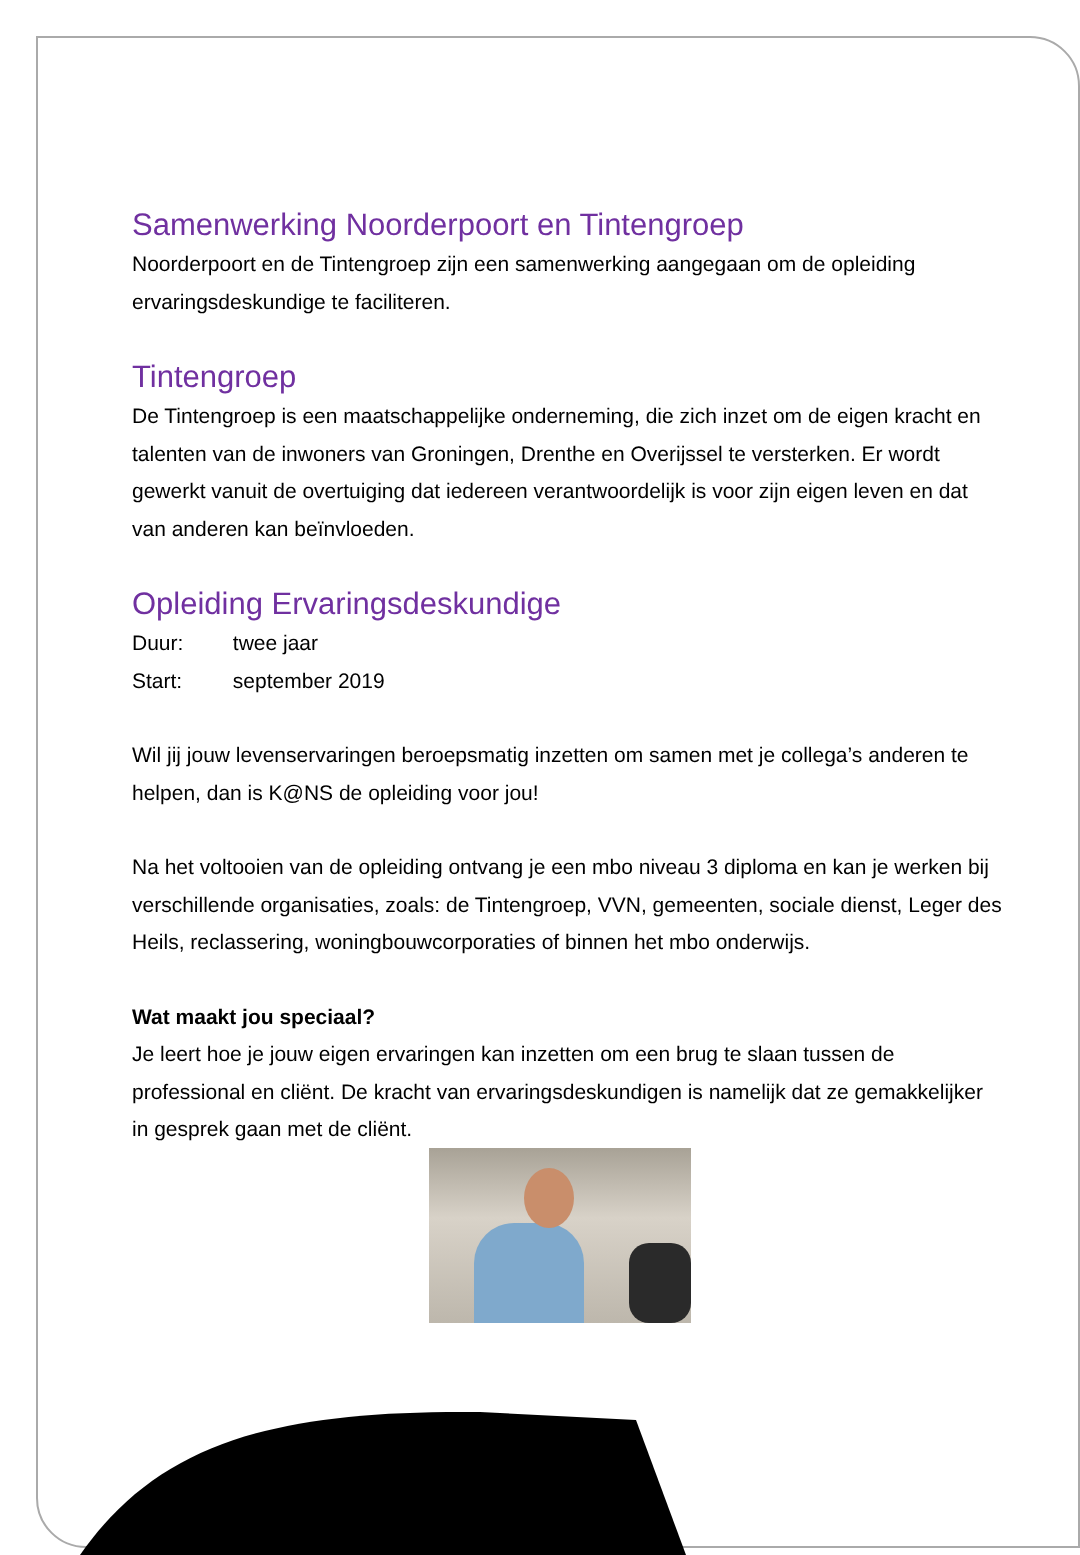Samenwerking Noorderpoort en Tintengroep
Noorderpoort en de Tintengroep zijn een samenwerking aangegaan om de opleiding ervaringsdeskundige te faciliteren.
Tintengroep
De Tintengroep is een maatschappelijke onderneming, die zich inzet om de eigen kracht en talenten van de inwoners van Groningen, Drenthe en Overijssel te versterken. Er wordt gewerkt vanuit de overtuiging dat iedereen verantwoordelijk is voor zijn eigen leven en dat van anderen kan beïnvloeden.
Opleiding Ervaringsdeskundige
Duur: twee jaar
Start: september 2019
Wil jij jouw levenservaringen beroepsmatig inzetten om samen met je collega’s anderen te helpen, dan is K@NS de opleiding voor jou!
Na het voltooien van de opleiding ontvang je een mbo niveau 3 diploma en kan je werken bij verschillende organisaties, zoals: de Tintengroep, VVN, gemeenten, sociale dienst, Leger des Heils, reclassering, woningbouwcorporaties of binnen het mbo onderwijs.
Wat maakt jou speciaal?
Je leert hoe je jouw eigen ervaringen kan inzetten om een brug te slaan tussen de professional en cliënt. De kracht van ervaringsdeskundigen is namelijk dat ze gemakkelijker in gesprek gaan met de cliënt.